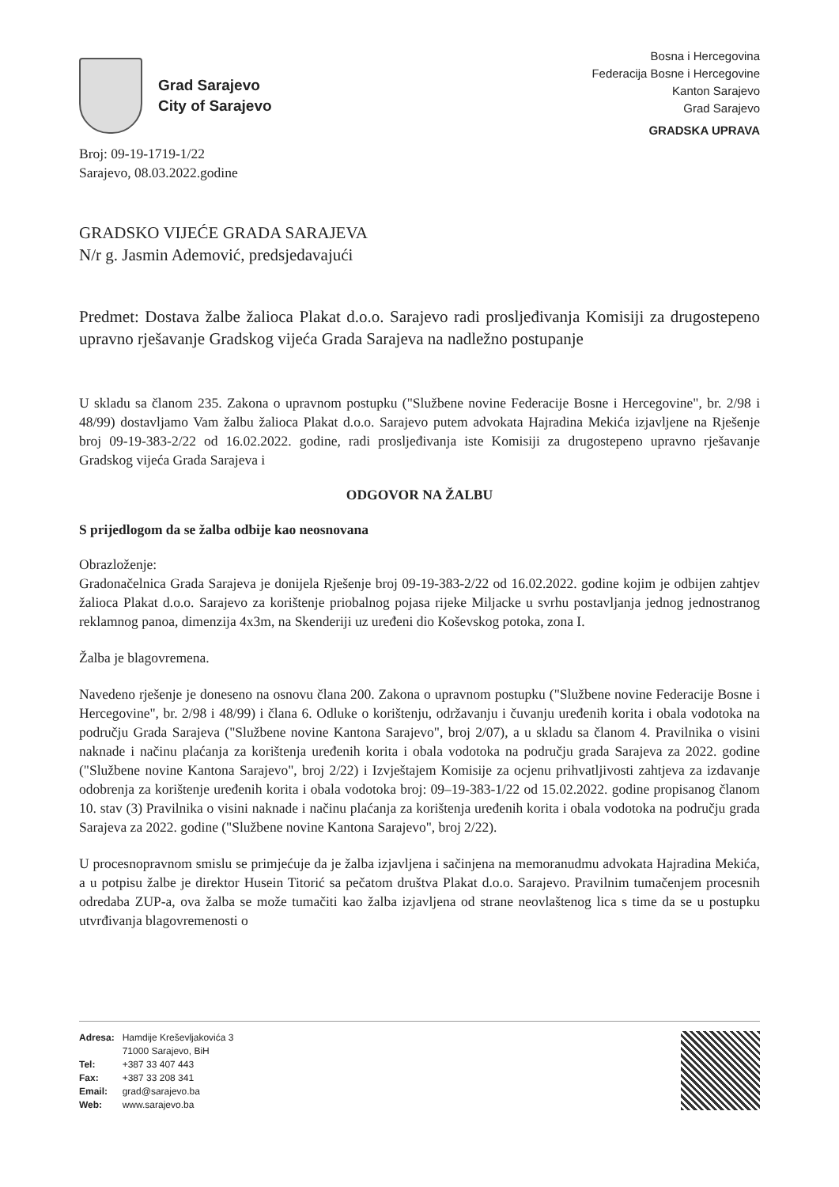Grad Sarajevo
City of Sarajevo
Bosna i Hercegovina
Federacija Bosne i Hercegovine
Kanton Sarajevo
Grad Sarajevo
GRADSKA UPRAVA
Broj: 09-19-1719-1/22
Sarajevo, 08.03.2022.godine
GRADSKO VIJEĆE GRADA SARAJEVA
N/r g. Jasmin Ademović, predsjedavajući
Predmet: Dostava žalbe žalioca Plakat d.o.o. Sarajevo radi prosljeđivanja Komisiji za drugostepeno upravno rješavanje Gradskog vijeća Grada Sarajeva na nadležno postupanje
U skladu sa članom 235. Zakona o upravnom postupku ("Službene novine Federacije Bosne i Hercegovine", br. 2/98 i 48/99) dostavljamo Vam žalbu žalioca Plakat d.o.o. Sarajevo putem advokata Hajradina Mekića izjavljene na Rješenje broj 09-19-383-2/22 od 16.02.2022. godine, radi prosljeđivanja iste Komisiji za drugostepeno upravno rješavanje Gradskog vijeća Grada Sarajeva i
ODGOVOR NA ŽALBU
S prijedlogom da se žalba odbije kao neosnovana
Obrazloženje:
Gradonačelnica Grada Sarajeva je donijela Rješenje broj 09-19-383-2/22 od 16.02.2022. godine kojim je odbijen zahtjev žalioca Plakat d.o.o. Sarajevo za korištenje priobalnog pojasa rijeke Miljacke u svrhu postavljanja jednog jednostranog reklamnog panoa, dimenzija 4x3m, na Skenderiji uz uređeni dio Koševskog potoka, zona I.
Žalba je blagovremena.
Navedeno rješenje je doneseno na osnovu člana 200. Zakona o upravnom postupku ("Službene novine Federacije Bosne i Hercegovine", br. 2/98 i 48/99) i člana 6. Odluke o korištenju, održavanju i čuvanju uređenih korita i obala vodotoka na području Grada Sarajeva ("Službene novine Kantona Sarajevo", broj 2/07), a u skladu sa članom 4. Pravilnika o visini naknade i načinu plaćanja za korištenja uređenih korita i obala vodotoka na području grada Sarajeva za 2022. godine ("Službene novine Kantona Sarajevo", broj 2/22) i Izvještajem Komisije za ocjenu prihvatljivosti zahtjeva za izdavanje odobrenja za korištenje uređenih korita i obala vodotoka broj: 09–19-383-1/22 od 15.02.2022. godine propisanog članom 10. stav (3) Pravilnika o visini naknade i načinu plaćanja za korištenja uređenih korita i obala vodotoka na području grada Sarajeva za 2022. godine ("Službene novine Kantona Sarajevo", broj 2/22).
U procesnopravnom smislu se primjećuje da je žalba izjavljena i sačinjena na memoranudmu advokata Hajradina Mekića, a u potpisu žalbe je direktor Husein Titorić sa pečatom društva Plakat d.o.o. Sarajevo. Pravilnim tumačenjem procesnih odredaba ZUP-a, ova žalba se može tumačiti kao žalba izjavljena od strane neovlaštenog lica s time da se u postupku utvrđivanja blagovremenosti o
| Adresa: | Hamdije Kreševljakovića 3 71000 Sarajevo, BiH |
| Tel: | +387 33 407 443 |
| Fax: | +387 33 208 341 |
| Email: | grad@sarajevo.ba |
| Web: | www.sarajevo.ba |